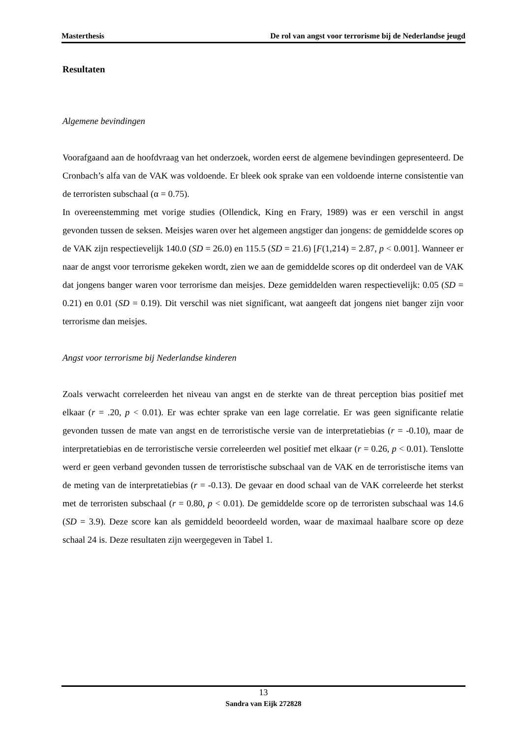Masterthesis De rol van angst voor terrorisme bij de Nederlandse jeugd
Resultaten
Algemene bevindingen
Voorafgaand aan de hoofdvraag van het onderzoek, worden eerst de algemene bevindingen gepresenteerd. De Cronbach’s alfa van de VAK was voldoende. Er bleek ook sprake van een voldoende interne consistentie van de terroristen subschaal (α = 0.75).
In overeenstemming met vorige studies (Ollendick, King en Frary, 1989) was er een verschil in angst gevonden tussen de seksen. Meisjes waren over het algemeen angstiger dan jongens: de gemiddelde scores op de VAK zijn respectievelijk 140.0 (SD = 26.0) en 115.5 (SD = 21.6) [F(1,214) = 2.87, p < 0.001]. Wanneer er naar de angst voor terrorisme gekeken wordt, zien we aan de gemiddelde scores op dit onderdeel van de VAK dat jongens banger waren voor terrorisme dan meisjes. Deze gemiddelden waren respectievelijk: 0.05 (SD = 0.21) en 0.01 (SD = 0.19). Dit verschil was niet significant, wat aangeeft dat jongens niet banger zijn voor terrorisme dan meisjes.
Angst voor terrorisme bij Nederlandse kinderen
Zoals verwacht correleerden het niveau van angst en de sterkte van de threat perception bias positief met elkaar (r = .20, p < 0.01). Er was echter sprake van een lage correlatie. Er was geen significante relatie gevonden tussen de mate van angst en de terroristische versie van de interpretatiebias (r = -0.10), maar de interpretatiebias en de terroristische versie correleerden wel positief met elkaar (r = 0.26, p < 0.01). Tenslotte werd er geen verband gevonden tussen de terroristische subschaal van de VAK en de terroristische items van de meting van de interpretatiebias (r = -0.13). De gevaar en dood schaal van de VAK correleerde het sterkst met de terroristen subschaal (r = 0.80, p < 0.01). De gemiddelde score op de terroristen subschaal was 14.6 (SD = 3.9). Deze score kan als gemiddeld beoordeeld worden, waar de maximaal haalbare score op deze schaal 24 is. Deze resultaten zijn weergegeven in Tabel 1.
13
Sandra van Eijk 272828